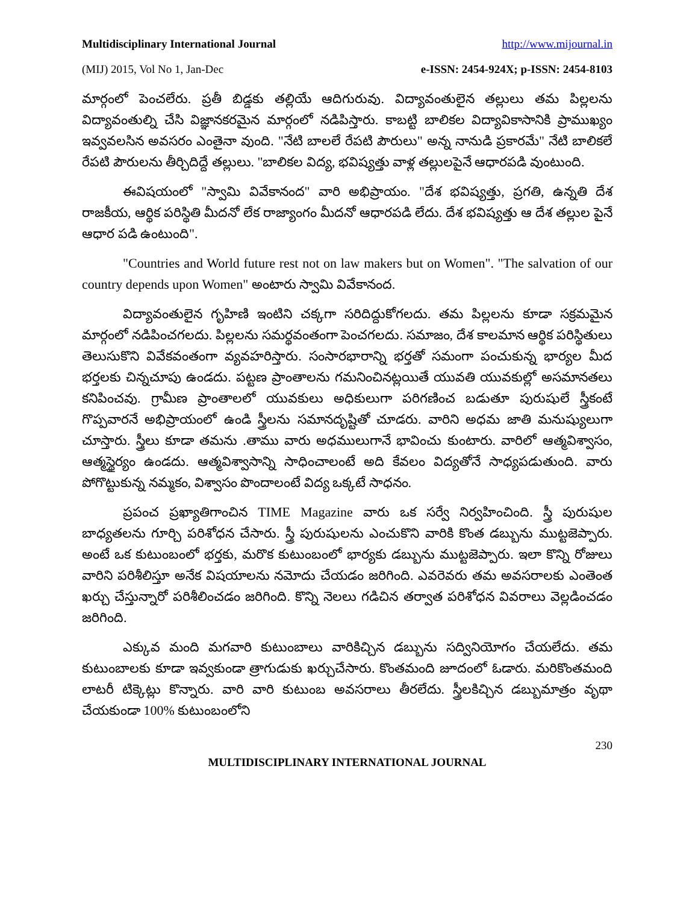Multidisciplinary International Journal http://www.mijournal.in
(MIJ) 2015, Vol No 1, Jan-Dec e-ISSN: 2454-924X; p-ISSN: 2454-8103
మార్గంలో పెంచలేరు. ప్రతీ బిడ్డకు తల్లియే ఆదిగురువు. విద్యావంతులైన తల్లులు తమ పిల్లలను విద్యావంతుల్ని చేసి విజ్ఞానకరమైన మార్గంలో నడిపిస్తారు. కాబట్టి బాలికల విద్యావికాసానికి ప్రాముఖ్యం ఇవ్వవలసిన అవసరం ఎంతైనా వుంది. "నేటి బాలలే రేపటి పౌరులు" అన్న నానుడి ప్రకారమే" నేటి బాలికలే రేపటి పౌరులను తీర్చిదిద్దే తల్లులు. "బాలికల విద్య, భవిష్యత్తు వాళ్ల తల్లులపైనే ఆధారపడి వుంటుంది.
ఈవిషయంలో "స్వామి వివేకానంద" వారి అభిప్రాయం. "దేశ భవిష్యత్తు, ప్రగతి, ఉన్నతి దేశ రాజకీయ, ఆర్థిక పరిస్థితి మీదనో లేక రాజ్యాంగం మీదనో ఆధారపడి లేదు. దేశ భవిష్యత్తు ఆ దేశ తల్లుల పైనే ఆధార పడి ఉంటుంది".
"Countries and World future rest not on law makers but on Women". "The salvation of our country depends upon Women" అంటారు స్వామి వివేకానంద.
విద్యావంతులైన గృహిణి ఇంటిని చక్కగా సరిదిద్దుకోగలదు. తమ పిల్లలను కూడా సక్రమమైన మార్గంలో నడిపించగలదు. పిల్లలను సమర్థవంతంగా పెంచగలదు. సమాజం, దేశ కాలమాన ఆర్థిక పరిస్థితులు తెలుసుకొని వివేకవంతంగా వ్యవహరిస్తారు. సంసారభారాన్ని భర్తతో సమంగా పంచుకున్న భార్యల మీద భర్తలకు చిన్నచూపు ఉండదు. పట్టణ ప్రాంతాలను గమనించినట్లయితే యువతి యువకుల్లో అసమానతలు కనిపించవు. గ్రామీణ ప్రాంతాలలో యువకులు అధికులుగా పరిగణించ బడుతూ పురుషులే స్త్రీకంటే గొప్పవారనే అభిప్రాయంలో ఉండి స్త్రీలను సమానదృష్టితో చూడరు. వారిని అధమ జాతి మనుష్యులుగా చూస్తారు. స్త్రీలు కూడా తమను .తాము వారు అధములుగానే భావించు కుంటారు. వారిలో ఆత్మవిశ్వాసం, ఆత్మస్థైర్యం ఉండదు. ఆత్మవిశ్వాసాన్ని సాధించాలంటే అది కేవలం విద్యతోనే సాధ్యపడుతుంది. వారు పోగొట్టుకున్న నమ్మకం, విశ్వాసం పొందాలంటే విద్య ఒక్కటే సాధనం.
ప్రపంచ ప్రఖ్యాతిగాంచిన TIME Magazine వారు ఒక సర్వే నిర్వహించింది. స్త్రీ పురుషుల బాధ్యతలను గూర్చి పరిశోధన చేసారు. స్త్రీ పురుషులను ఎంచుకొని వారికి కొంత డబ్బును ముట్టజెప్పారు. అంటే ఒక కుటుంబంలో భర్తకు, మరొక కుటుంబంలో భార్యకు డబ్బును ముట్టజెప్పారు. ఇలా కొన్ని రోజులు వారిని పరిశీలిస్తూ అనేక విషయాలను నమోదు చేయడం జరిగింది. ఎవరెవరు తమ అవసరాలకు ఎంతెంత ఖర్చు చేస్తున్నారో పరిశీలించడం జరిగింది. కొన్ని నెలలు గడిచిన తర్వాత పరిశోధన వివరాలు వెల్లడించడం జరిగింది.
ఎక్కువ మంది మగవారి కుటుంబాలు వారికిచ్చిన డబ్బును సద్వినియోగం చేయలేదు. తమ కుటుంబాలకు కూడా ఇవ్వకుండా త్రాగుడుకు ఖర్చుచేసారు. కొంతమంది జూదంలో ఓడారు. మరికొంతమంది లాటరీ టిక్కెట్లు కొన్నారు. వారి వారి కుటుంబ అవసరాలు తీరలేదు. స్త్రీలకిచ్చిన డబ్బుమాత్రం వృథా చేయకుండా 100% కుటుంబంలోని
230
MULTIDISCIPLINARY INTERNATIONAL JOURNAL